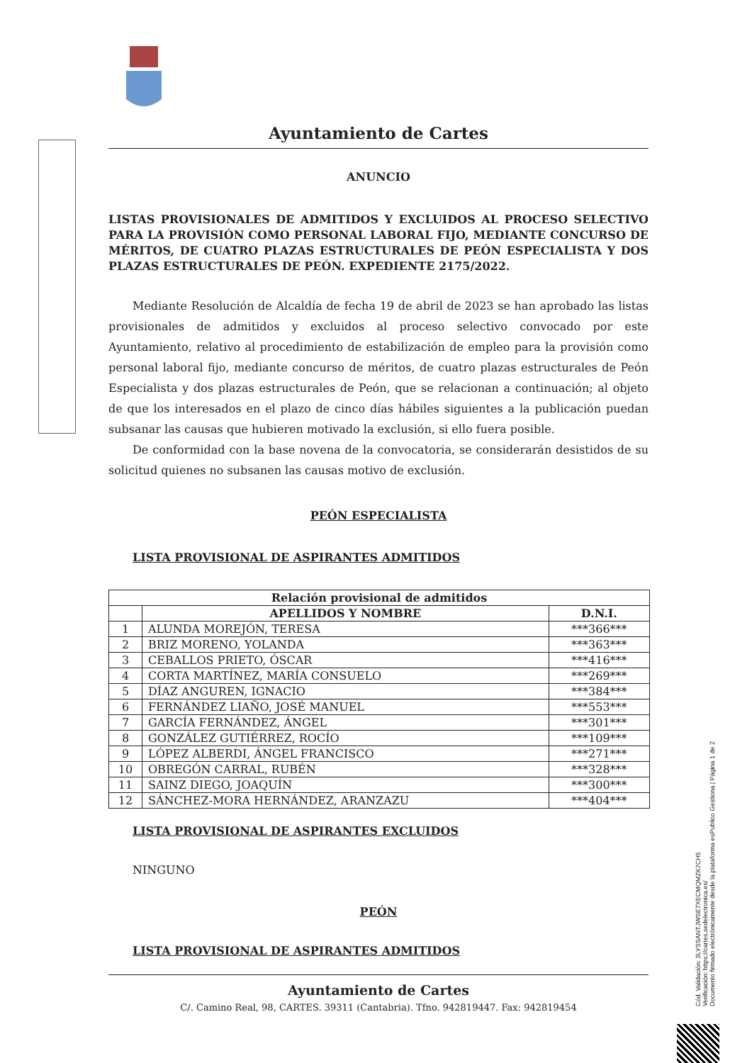Ayuntamiento de Cartes
ANUNCIO
LISTAS PROVISIONALES DE ADMITIDOS Y EXCLUIDOS AL PROCESO SELECTIVO PARA LA PROVISIÓN COMO PERSONAL LABORAL FIJO, MEDIANTE CONCURSO DE MÉRITOS, DE CUATRO PLAZAS ESTRUCTURALES DE PEÓN ESPECIALISTA Y DOS PLAZAS ESTRUCTURALES DE PEÓN. EXPEDIENTE 2175/2022.
Mediante Resolución de Alcaldía de fecha 19 de abril de 2023 se han aprobado las listas provisionales de admitidos y excluidos al proceso selectivo convocado por este Ayuntamiento, relativo al procedimiento de estabilización de empleo para la provisión como personal laboral fijo, mediante concurso de méritos, de cuatro plazas estructurales de Peón Especialista y dos plazas estructurales de Peón, que se relacionan a continuación; al objeto de que los interesados en el plazo de cinco días hábiles siguientes a la publicación puedan subsanar las causas que hubieren motivado la exclusión, si ello fuera posible.
De conformidad con la base novena de la convocatoria, se considerarán desistidos de su solicitud quienes no subsanen las causas motivo de exclusión.
PEÓN ESPECIALISTA
LISTA PROVISIONAL DE ASPIRANTES ADMITIDOS
| Relación provisional de admitidos | | |
| --- | --- | --- |
| | APELLIDOS Y NOMBRE | D.N.I. |
| 1 | ALUNDA MOREJÓN, TERESA | ***366*** |
| 2 | BRIZ MORENO, YOLANDA | ***363*** |
| 3 | CEBALLOS PRIETO, ÓSCAR | ***416*** |
| 4 | CORTA MARTÍNEZ, MARÍA CONSUELO | ***269*** |
| 5 | DÍAZ ANGUREN, IGNACIO | ***384*** |
| 6 | FERNÁNDEZ LIAÑO, JOSÉ MANUEL | ***553*** |
| 7 | GARCÍA FERNÁNDEZ, ÁNGEL | ***301*** |
| 8 | GONZÁLEZ GUTIÉRREZ, ROCÍO | ***109*** |
| 9 | LÓPEZ ALBERDI, ÁNGEL FRANCISCO | ***271*** |
| 10 | OBREGÓN CARRAL, RUBÉN | ***328*** |
| 11 | SAINZ DIEGO, JOAQUÍN | ***300*** |
| 12 | SÁNCHEZ-MORA HERNÁNDEZ, ARANZAZU | ***404*** |
LISTA PROVISIONAL DE ASPIRANTES EXCLUIDOS
NINGUNO
PEÓN
LISTA PROVISIONAL DE ASPIRANTES ADMITIDOS
Cód. Validación: 3LYSSANTJWSE7XECMQMZK7CH5
Verificación: https://cartes.sedelectronica.es/
Documento firmado electrónicamente desde la plataforma esPublico Gestiona | Página 1 de 2
Ayuntamiento de Cartes
C/. Camino Real, 98, CARTES. 39311 (Cantabria). Tfno. 942819447. Fax: 942819454